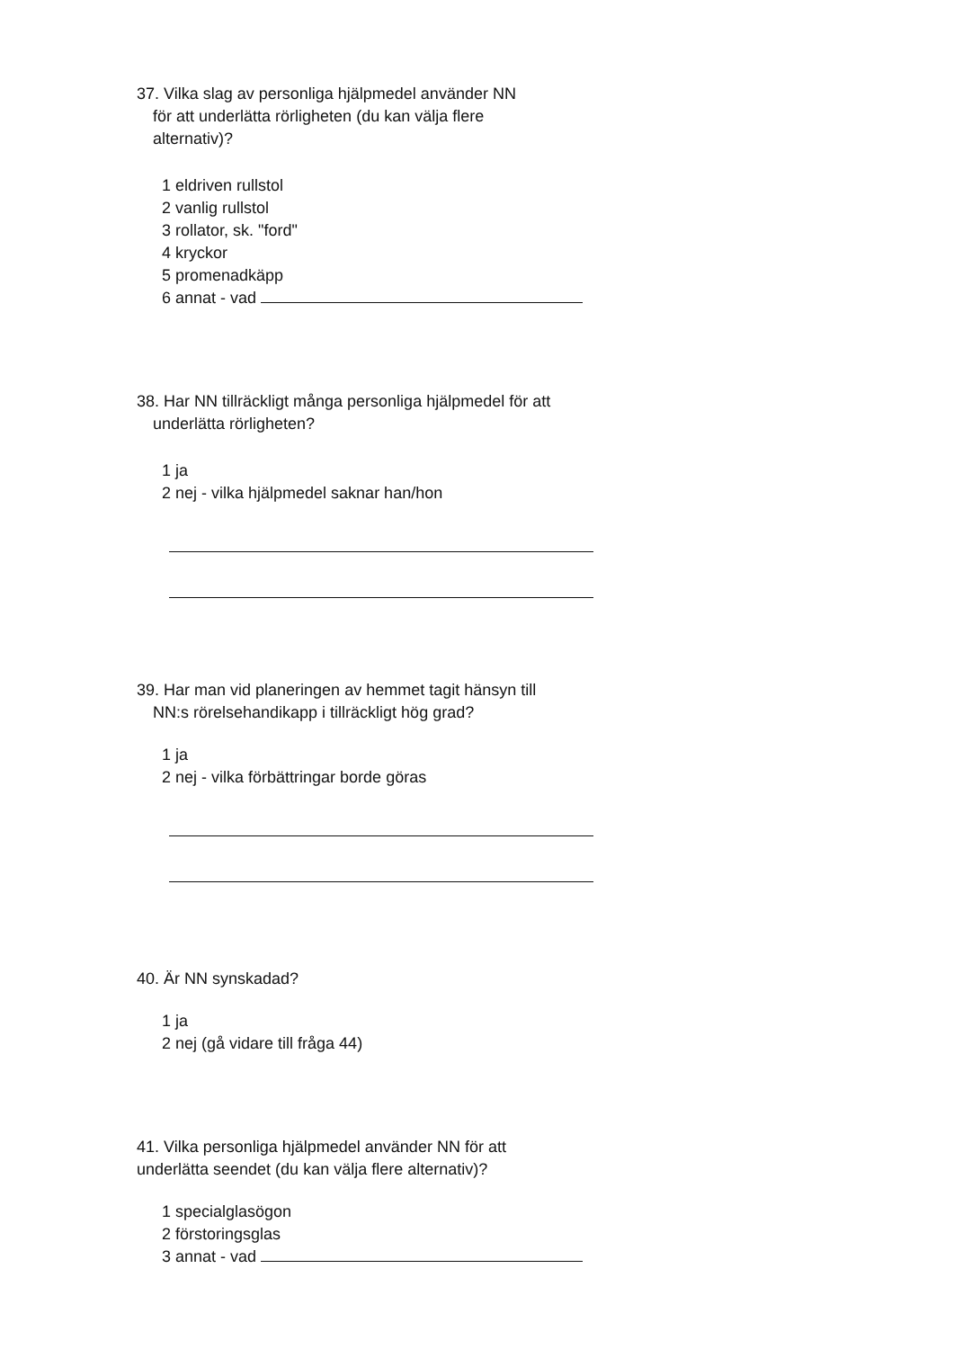37. Vilka slag av personliga hjälpmedel använder NN
för att underlätta rörligheten (du kan välja flere
alternativ)?
1 eldriven rullstol
2 vanlig rullstol
3 rollator, sk. "ford"
4 kryckor
5 promenadkäpp
6 annat - vad
38. Har NN tillräckligt många personliga hjälpmedel för att
underlätta rörligheten?
1 ja
2 nej - vilka hjälpmedel saknar han/hon
39. Har man vid planeringen av hemmet tagit hänsyn till
NN:s rörelsehandikapp i tillräckligt hög grad?
1 ja
2 nej - vilka förbättringar borde göras
40. Är NN synskadad?
1 ja
2 nej (gå vidare till fråga 44)
41. Vilka personliga hjälpmedel använder NN för att
underlätta seendet (du kan välja flere alternativ)?
1 specialglasögon
2 förstoringsglas
3 annat - vad